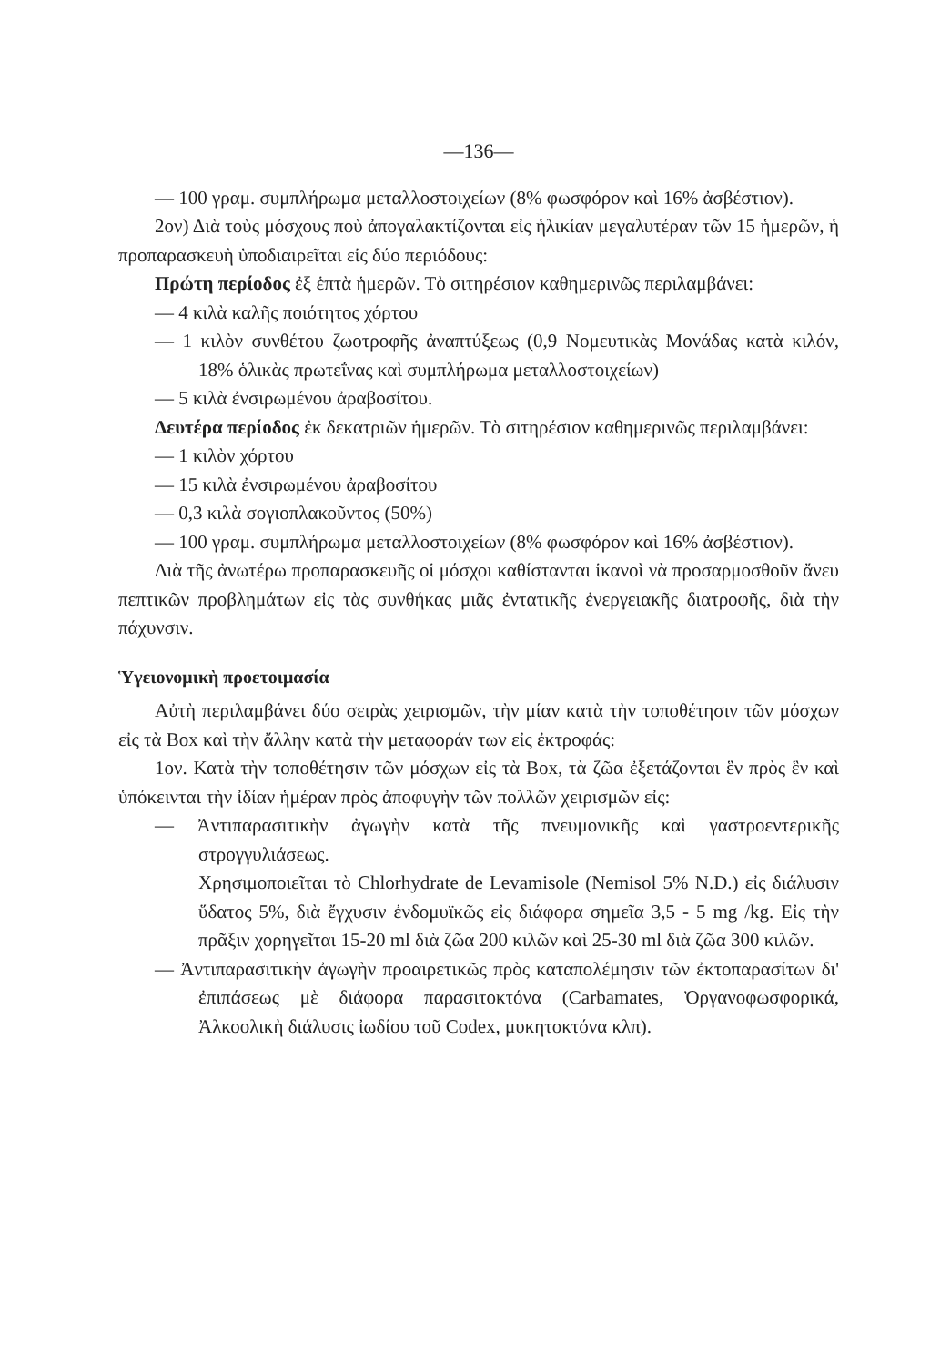—136—
— 100 γραμ. συμπλήρωμα μεταλλοστοιχείων (8% φωσφόρον καὶ 16% ἀσβέστιον).
2ον) Διὰ τοὺς μόσχους ποὺ ἀπογαλακτίζονται εἰς ἡλικίαν μεγαλυτέραν τῶν 15 ἡμερῶν, ἡ προπαρασκευὴ ὑποδιαιρεῖται εἰς δύο περιόδους:
Πρώτη περίοδος ἐξ ἑπτὰ ἡμερῶν. Τὸ σιτηρέσιον καθημερινῶς περιλαμβάνει:
— 4 κιλὰ καλῆς ποιότητος χόρτου
— 1 κιλὸν συνθέτου ζωοτροφῆς ἀναπτύξεως (0,9 Νομευτικὰς Μονάδας κατὰ κιλόν, 18% ὁλικὰς πρωτεΐνας καὶ συμπλήρωμα μεταλλοστοιχείων)
— 5 κιλὰ ἐνσιρωμένου ἀραβοσίτου.
Δευτέρα περίοδος ἐκ δεκατριῶν ἡμερῶν. Τὸ σιτηρέσιον καθημερινῶς περιλαμβάνει:
— 1 κιλὸν χόρτου
— 15 κιλὰ ἐνσιρωμένου ἀραβοσίτου
— 0,3 κιλὰ σογιοπλακοῦντος (50%)
— 100 γραμ. συμπλήρωμα μεταλλοστοιχείων (8% φωσφόρον καὶ 16% ἀσβέστιον).
Διὰ τῆς ἀνωτέρω προπαρασκευῆς οἱ μόσχοι καθίστανται ἱκανοὶ νὰ προσαρμοσθοῦν ἄνευ πεπτικῶν προβλημάτων εἰς τὰς συνθήκας μιᾶς ἐντατικῆς ἐνεργειακῆς διατροφῆς, διὰ τὴν πάχυνσιν.
Ὑγειονομικὴ προετοιμασία
Αὐτὴ περιλαμβάνει δύο σειρὰς χειρισμῶν, τὴν μίαν κατὰ τὴν τοποθέτησιν τῶν μόσχων εἰς τὰ Box καὶ τὴν ἄλλην κατὰ τὴν μεταφοράν των εἰς ἐκτροφάς:
1ον. Κατὰ τὴν τοποθέτησιν τῶν μόσχων εἰς τὰ Box, τὰ ζῶα ἐξετάζονται ἓν πρὸς ἓν καὶ ὑπόκεινται τὴν ἰδίαν ἡμέραν πρὸς ἀποφυγὴν τῶν πολλῶν χειρισμῶν εἰς:
— Ἀντιπαρασιτικὴν ἀγωγὴν κατὰ τῆς πνευμονικῆς καὶ γαστροεντερικῆς στρογγυλιάσεως.
Χρησιμοποιεῖται τὸ Chlorhydrate de Levamisole (Nemisol 5% N.D.) εἰς διάλυσιν ὕδατος 5%, διὰ ἔγχυσιν ἐνδομυϊκῶς εἰς διάφορα σημεῖα 3,5 - 5 mg /kg. Εἰς τὴν πρᾶξιν χορηγεῖται 15-20 ml διὰ ζῶα 200 κιλῶν καὶ 25-30 ml διὰ ζῶα 300 κιλῶν.
— Ἀντιπαρασιτικὴν ἀγωγὴν προαιρετικῶς πρὸς καταπολέμησιν τῶν ἐκτοπαρασίτων δι' ἐπιπάσεως μὲ διάφορα παρασιτοκτόνα (Carbamates, Ὀργανοφωσφορικά, Ἀλκοολικὴ διάλυσις ἰωδίου τοῦ Codex, μυκητοκτόνα κλπ).